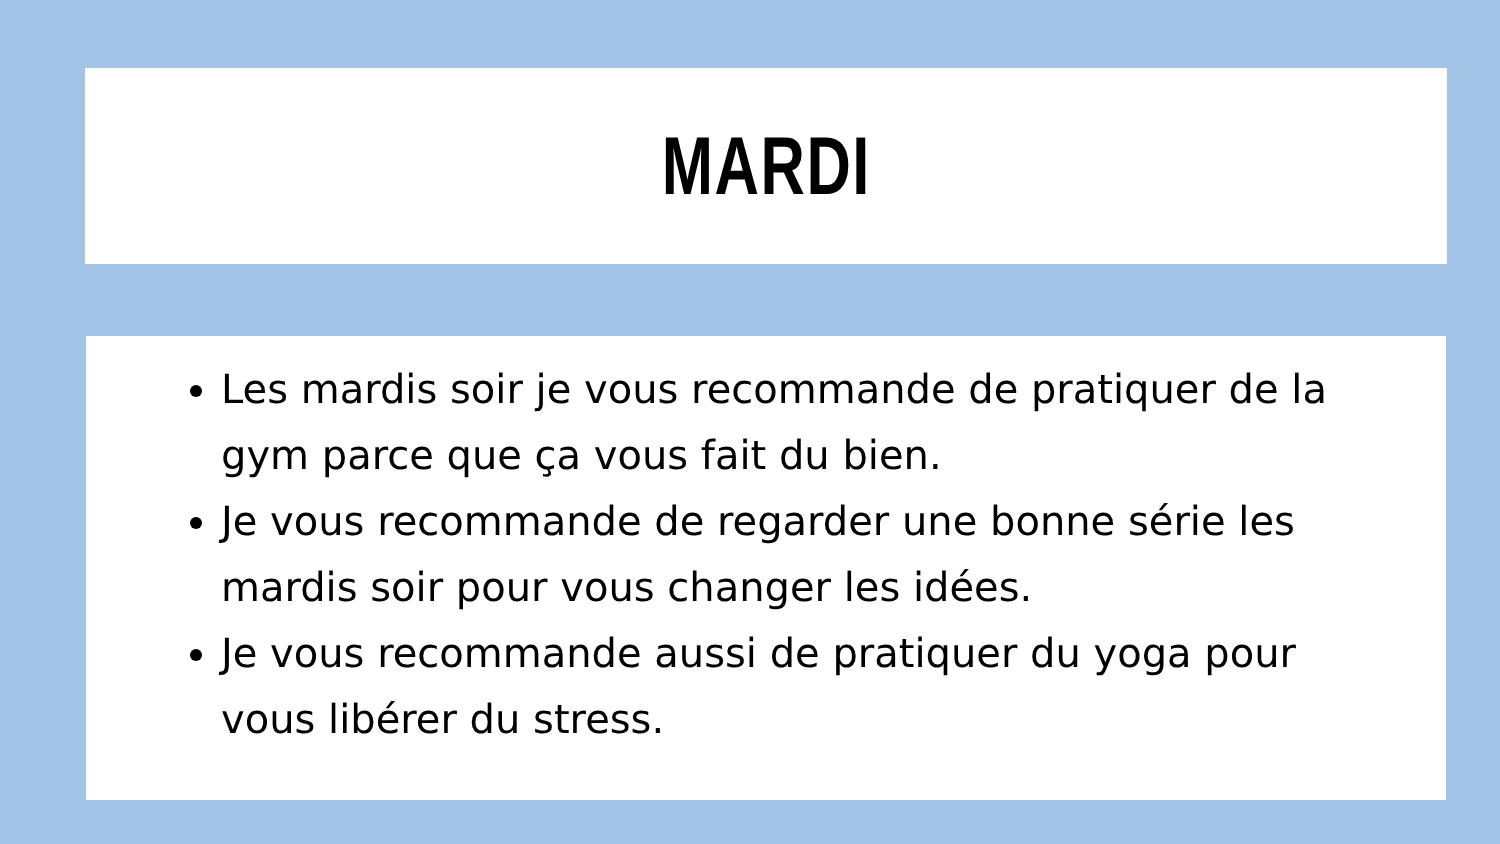MARDI
Les mardis soir je vous recommande de pratiquer de la gym parce que ça vous fait du bien.
Je vous recommande de regarder une bonne série les mardis soir pour vous changer les idées.
Je vous recommande aussi de pratiquer du yoga pour vous libérer du stress.